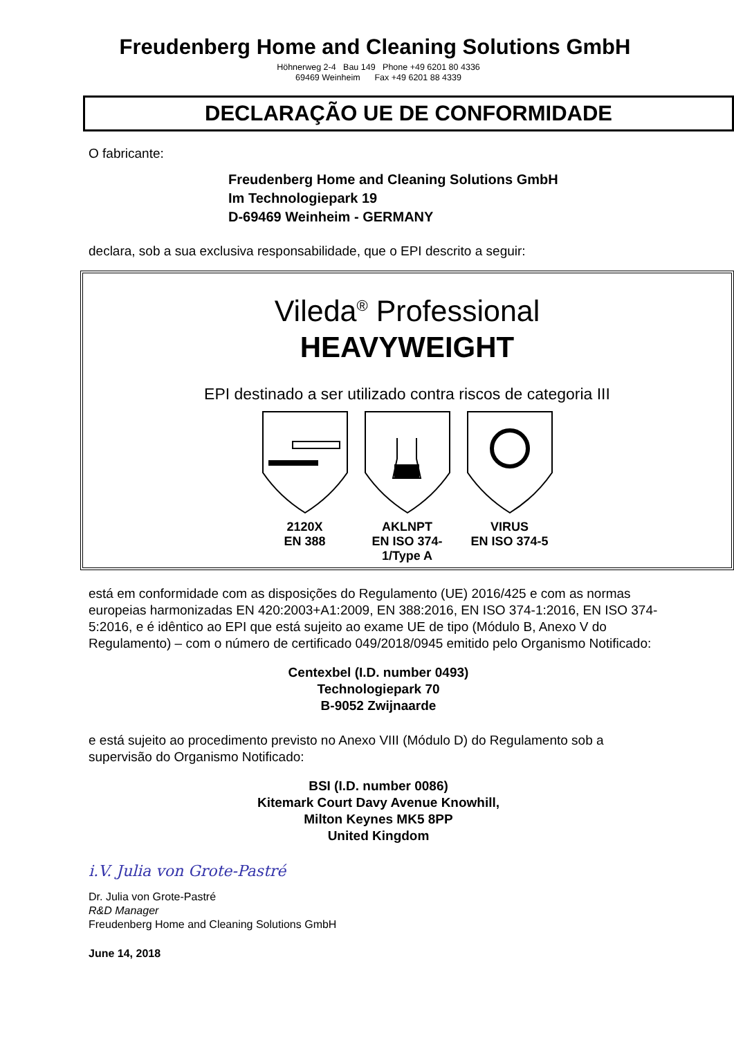Freudenberg Home and Cleaning Solutions GmbH
Höhnerweg 2-4 Bau 149 Phone +49 6201 80 4336
69469 Weinheim Fax +49 6201 88 4339
DECLARAÇÃO UE DE CONFORMIDADE
O fabricante:
Freudenberg Home and Cleaning Solutions GmbH
Im Technologiepark 19
D-69469 Weinheim - GERMANY
declara, sob a sua exclusiva responsabilidade, que o EPI descrito a seguir:
Vileda<sup>®</sup> Professional
HEAVYWEIGHT
EPI destinado a ser utilizado contra riscos de categoria III
2120X
EN 388
AKLNPT
EN ISO 374-1/Type A
VIRUS
EN ISO 374-5
está em conformidade com as disposições do Regulamento (UE) 2016/425 e com as normas europeias harmonizadas EN 420:2003+A1:2009, EN 388:2016, EN ISO 374-1:2016, EN ISO 374-5:2016, e é idêntico ao EPI que está sujeito ao exame UE de tipo (Módulo B, Anexo V do Regulamento) – com o número de certificado 049/2018/0945 emitido pelo Organismo Notificado:
Centexbel (I.D. number 0493)
Technologiepark 70
B-9052 Zwijnaarde
e está sujeito ao procedimento previsto no Anexo VIII (Módulo D) do Regulamento sob a supervisão do Organismo Notificado:
BSI (I.D. number 0086)
Kitemark Court Davy Avenue Knowhill,
Milton Keynes MK5 8PP
United Kingdom
i.V. Julia von Grote-Pastré
Dr. Julia von Grote-Pastré
R&D Manager
Freudenberg Home and Cleaning Solutions GmbH
June 14, 2018